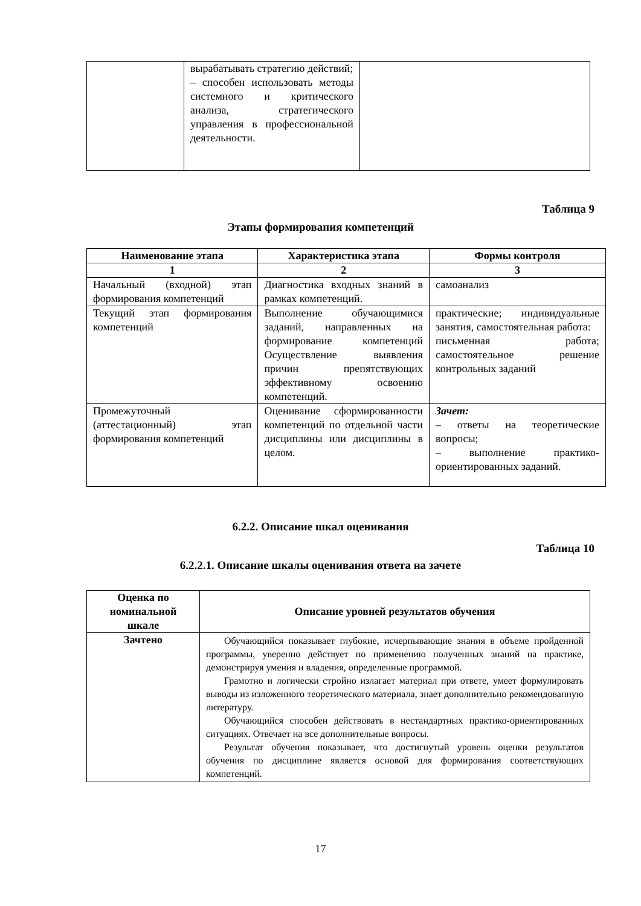| | вырабатывать стратегию действий; – способен использовать методы системного и критического анализа, стратегического управления в профессиональной деятельности. | |
Таблица 9
Этапы формирования компетенций
| Наименование этапа | Характеристика этапа | Формы контроля |
| --- | --- | --- |
| 1 | 2 | 3 |
| Начальный (входной) этап формирования компетенций | Диагностика входных знаний в рамках компетенций. | самоанализ |
| Текущий этап формирования компетенций | Выполнение обучающимися заданий, направленных на формирование компетенций Осуществление выявления причин препятствующих эффективному освоению компетенций. | практические; индивидуальные занятия, самостоятельная работа: письменная работа; самостоятельное решение контрольных заданий |
| Промежуточный (аттестационный) этап формирования компетенций | Оценивание сформированности компетенций по отдельной части дисциплины или дисциплины в целом. | Зачет: – ответы на теоретические вопросы; – выполнение практико-ориентированных заданий. |
6.2.2. Описание шкал оценивания
Таблица 10
6.2.2.1. Описание шкалы оценивания ответа на зачете
| Оценка по номинальной шкале | Описание уровней результатов обучения |
| --- | --- |
| Зачтено | Обучающийся показывает глубокие, исчерпывающие знания в объеме пройденной программы, уверенно действует по применению полученных знаний на практике, демонстрируя умения и владения, определенные программой. Грамотно и логически стройно излагает материал при ответе, умеет формулировать выводы из изложенного теоретического материала, знает дополнительно рекомендованную литературу. Обучающийся способен действовать в нестандартных практико-ориентированных ситуациях. Отвечает на все дополнительные вопросы. Результат обучения показывает, что достигнутый уровень оценки результатов обучения по дисциплине является основой для формирования соответствующих компетенций. |
17